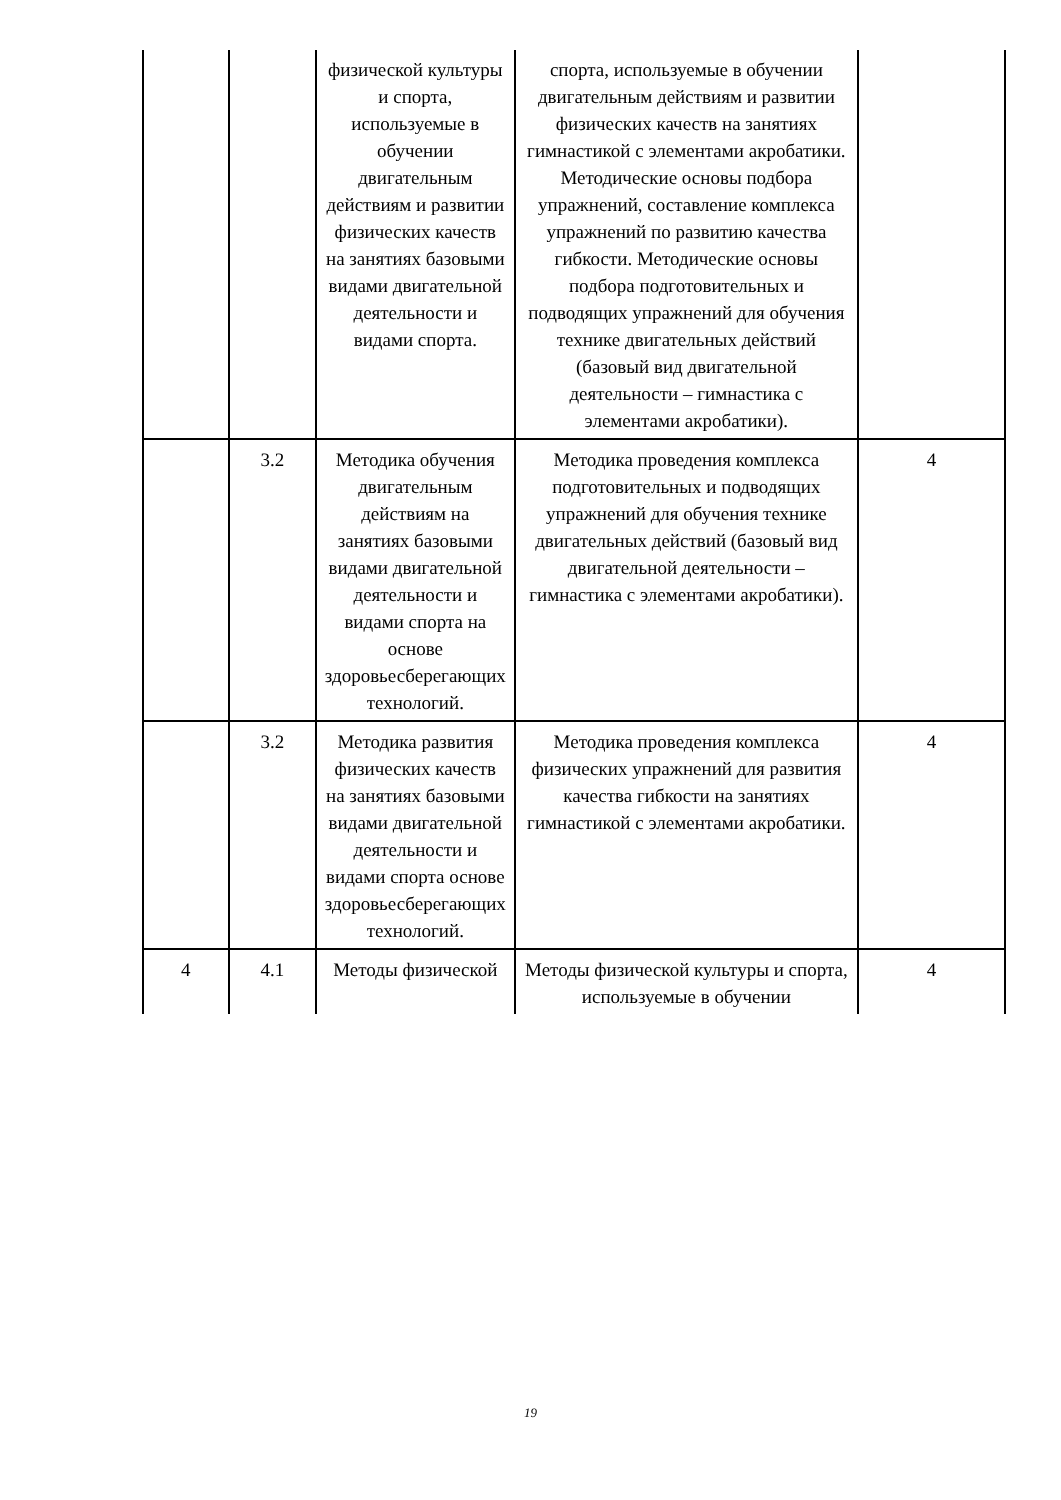| | | физической культуры и спорта, используемые в обучении двигательным действиям и развитии физических качеств на занятиях базовыми видами двигательной деятельности и видами спорта. | спорта, используемые в обучении двигательным действиям и развитии физических качеств на занятиях гимнастикой с элементами акробатики. Методические основы подбора упражнений, составление комплекса упражнений по развитию качества гибкости. Методические основы подбора подготовительных и подводящих упражнений для обучения технике двигательных действий (базовый вид двигательной деятельности – гимнастика с элементами акробатики). | |
| | 3.2 | Методика обучения двигательным действиям на занятиях базовыми видами двигательной деятельности и видами спорта на основе здоровьесберегающих технологий. | Методика проведения комплекса подготовительных и подводящих упражнений для обучения технике двигательных действий (базовый вид двигательной деятельности – гимнастика с элементами акробатики). | 4 |
| | 3.2 | Методика развития физических качеств на занятиях базовыми видами двигательной деятельности и видами спорта основе здоровьесберегающих технологий. | Методика проведения комплекса физических упражнений для развития качества гибкости на занятиях гимнастикой с элементами акробатики. | 4 |
| 4 | 4.1 | Методы физической | Методы физической культуры и спорта, используемые в обучении | 4 |
19